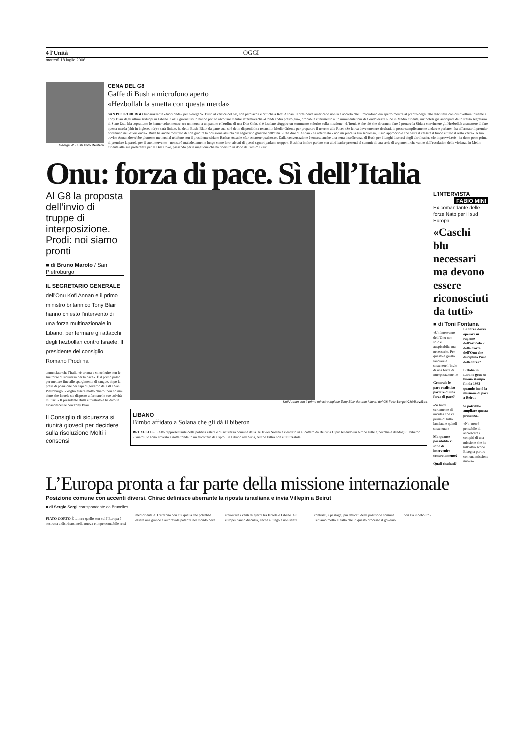4 l'Unità OGGI
martedì 18 luglio 2006
George W. Bush Foto Reuters
CENA DEL G8
Gaffe di Bush a microfono aperto
«Hezbollah la smetta con questa merda»
SAN PIETROBURGO Imbarazzante «fuori onda» per George W. Bush al vertice del G8, con parolaccia e critiche a Kofi Annan. Il presidente americano non si è accorto che il microfono era aperto mentre al pranzo degli Otto discuteva con disinvoltura insieme a Tony Blair degli ultimi sviluppi in Libano. Così i giornalisti lo hanno potuto ascoltare mentre affermava che «Condi andrà presto giù», probabile riferimento a un imminente tour di Condoleezza Rice in Medio Oriente, un'ipotesi già anticipata dallo stesso segretario di Stato Usa. Ma soprattutto lo hanno colto mentre, tra un morso a un panino e l'ordine di una Diet Coke, si è lasciato sfuggire un commento colorito sulla missione: «L'ironia è che ciò che dovranno fare è portare la Siria a convincere gli Hezbollah a smettere di fare questa merda (shit in inglese, ndr) e sarà finita», ha detto Bush. Blair, da parte sua, si è detto disponibile a recarsi in Medio Oriente per preparare il terreno alla Rice: «Se lei va deve ottenere risultati, io posso semplicemente andare e parlare», ha affermato il premier britannico nel «fuori onda». Bush ha anche mostrato di non gradire la posizione assunta dal segretario generale dell'Onu. «Che dire di Annan - ha affermato - non mi piace la sua sequenza, il suo approccio è che basta il cessate il fuoco e tutto il resto verrà». A suo avviso Annan dovrebbe piuttosto mettersi al telefono con il presidente siriano Bashar Assad e «far accadere qualcosa». Dalla conversazione è emersa anche una certa insofferenza di Bush per i lunghi discorsi degli altri leader. «Io improvviserò - ha detto poco prima di prendere la parola per il suo intervento - non sarò maledettamente lungo come loro, alcuni di questi signori parlano troppo». Bush ha inoltre parlato con altri leader presenti al summit di una serie di argomenti che vanno dall'escalation della violenza in Medio Oriente alla sua preferenza per la Diet Coke, passando per il maglione che ha ricevuto in dono dall'amico Blair.
Onu: forza di pace. Sì dell’Italia
Al G8 la proposta dell’invio di truppe di interposizione. Prodi: noi siamo pronti
■ di Bruno Marolo / San Pietroburgo
IL SEGRETARIO GENERALE dell'Onu Kofi Annan e il primo ministro britannico Tony Blair hanno chiesto l'intervento di una forza multinazionale in Libano, per fermare gli attacchi degli hezbollah contro Israele. Il presidente del consiglio Romano Prodi ha
annunciato che l'Italia «è pronta a contribuire con le sue forze di sicurezza per la pace». È il primo passo per mettere fine allo spargimento di sangue, dopo la presa di posizione dei capi di governo del G8 a San Pietroburgo. «Voglio essere molto chiaro: non ho mai detto che Israele sia disposto a fermare le sue attività militari.» Il presidente Bush è frustrato e ha dato in escandescenze con Tony Blair.
Il Consiglio di sicurezza si riunirà giovedì per decidere sulla risoluzione Molti i consensi
Kofi Annan con il primo ministro inglese Tony Blair durante i lavori del G8 Foto Sergei Chirikov/Epa
LIBANO
Bimbo affidato a Solana che gli dà il biberon
BRUXELLES L'Alto rappresentante della politica estera e di sicurezza comune della Ue Javier Solana è rientrato in elicottero da Beirut a Cipro tenendo un bimbo sulle ginocchia e dandogli il biberon. «Guardi, io sono arrivato a notte fonda in un elicottero da Cipro... il Libano alla Siria, perchè l'altra non è utilizzabile.
L’INTERVISTA
FABIO MINI
Ex comandante delle forze Nato per il sud Europa
«Caschi blu necessari ma devono essere riconosciuti da tutti»
■ di Toni Fontana
«Un intervento dell’Onu non solo è auspicabile, ma necessario. Per questo è giusto lanciare e sostenere l’invio di una forza di interposizione...»
Generale le pare realistico parlare di una forza di pace?
«Si tratta certamente di un’idea che va prima di tutto lanciata e quindi sostenuta.»
Ma quante possibilità vi sono di intervenire concretamente?
Quali risultati?
La forza dovrà operare in ragione dell’articolo 7 della Carta dell’Onu che disciplina l’uso delle forza?
L’Italia in Libano gode di buona stampa fin da 1982 quando inviò la missione di pace a Beirut
Si potrebbe ampliare questa presenza..
«No, non è pensabile di accrescere i compiti di una missione che ha tutt’altro scopo. Bisogna partire con una missione nuova».
L’Europa pronta a far parte della missione internazionale
Posizione comune con accenti diversi. Chirac definisce aberrante la riposta israeliana e invia Villepin a Beirut
■ di Sergio Sergi corrispondente da Bruxelles
FIATO CORTO È tuttora quello con cui l’Europa è costretta a districarsi nella nuova e imperscrutabile crisi mediorientale. L’affanno con cui quella che potrebbe essere una grande e autorevole potenza nel mondo deve affrontare i venti di guerra tra Israele e Libano. Gli europei hanno discusso, anche a lungo e non senza contrasti, i passaggi più delicati della posizione comune... Teniamo molto al fatto che in questo processo il governo non sia indebolito».